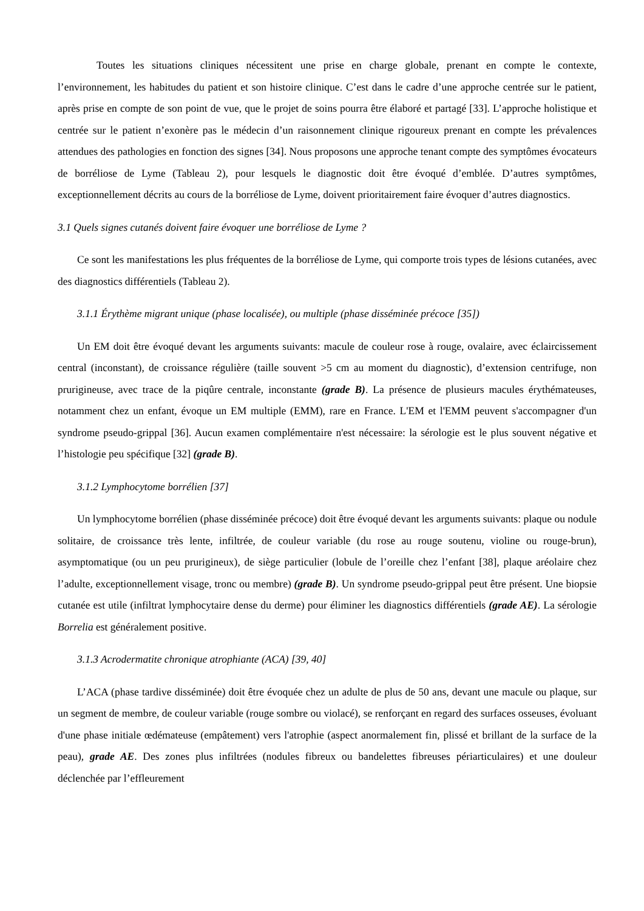Toutes les situations cliniques nécessitent une prise en charge globale, prenant en compte le contexte, l’environnement, les habitudes du patient et son histoire clinique. C’est dans le cadre d’une approche centrée sur le patient, après prise en compte de son point de vue, que le projet de soins pourra être élaboré et partagé [33]. L’approche holistique et centrée sur le patient n’exonère pas le médecin d’un raisonnement clinique rigoureux prenant en compte les prévalences attendues des pathologies en fonction des signes [34]. Nous proposons une approche tenant compte des symptômes évocateurs de borréliose de Lyme (Tableau 2), pour lesquels le diagnostic doit être évoqué d’emblée. D’autres symptômes, exceptionnellement décrits au cours de la borréliose de Lyme, doivent prioritairement faire évoquer d’autres diagnostics.
3.1 Quels signes cutanés doivent faire évoquer une borréliose de Lyme ?
Ce sont les manifestations les plus fréquentes de la borréliose de Lyme, qui comporte trois types de lésions cutanées, avec des diagnostics différentiels (Tableau 2).
3.1.1 Érythème migrant unique (phase localisée), ou multiple (phase disséminée précoce [35])
Un EM doit être évoqué devant les arguments suivants: macule de couleur rose à rouge, ovalaire, avec éclaircissement central (inconstant), de croissance régulière (taille souvent >5 cm au moment du diagnostic), d’extension centrifuge, non prurigineuse, avec trace de la piqûre centrale, inconstante (grade B). La présence de plusieurs macules érythémateuses, notamment chez un enfant, évoque un EM multiple (EMM), rare en France. L'EM et l'EMM peuvent s'accompagner d'un syndrome pseudo-grippal [36]. Aucun examen complémentaire n'est nécessaire: la sérologie est le plus souvent négative et l’histologie peu spécifique [32] (grade B).
3.1.2 Lymphocytome borrélien [37]
Un lymphocytome borrélien (phase disséminée précoce) doit être évoqué devant les arguments suivants: plaque ou nodule solitaire, de croissance très lente, infiltrée, de couleur variable (du rose au rouge soutenu, violine ou rouge-brun), asymptomatique (ou un peu prurigineux), de siège particulier (lobule de l’oreille chez l’enfant [38], plaque aréolaire chez l’adulte, exceptionnellement visage, tronc ou membre) (grade B). Un syndrome pseudo-grippal peut être présent. Une biopsie cutanée est utile (infiltrat lymphocytaire dense du derme) pour éliminer les diagnostics différentiels (grade AE). La sérologie Borrelia est généralement positive.
3.1.3 Acrodermatite chronique atrophiante (ACA) [39, 40]
L’ACA (phase tardive disséminée) doit être évoquée chez un adulte de plus de 50 ans, devant une macule ou plaque, sur un segment de membre, de couleur variable (rouge sombre ou violacé), se renforçant en regard des surfaces osseuses, évoluant d'une phase initiale œdémateuse (empâtement) vers l'atrophie (aspect anormalement fin, plissé et brillant de la surface de la peau), grade AE. Des zones plus infiltrées (nodules fibreux ou bandelettes fibreuses périarticulaires) et une douleur déclenchée par l’effleurement